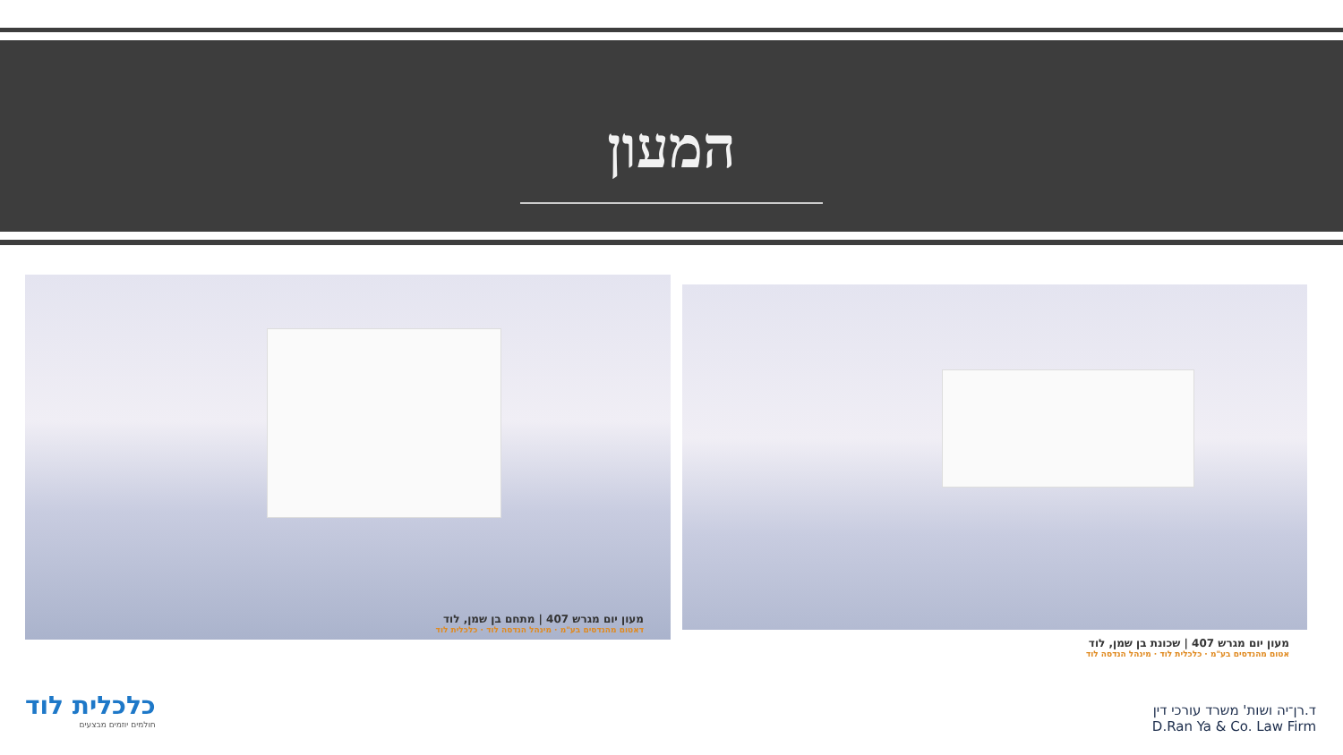המעון
מעון יום מגרש 407 | מתחם בן שמן, לוד
דאטום מהנדסים בע"מ · מינהל הנדסה לוד · כלכלית לוד
מעון יום מגרש 407 | שכונת בן שמן, לוד
אטום מהנדסים בע"מ · כלכלית לוד · מינהל הנדסה לוד
כלכלית לוד
חולמים יוזמים מבצעים
ד.רן־יה ושות' משרד עורכי דין
D.Ran Ya & Co. Law Firm